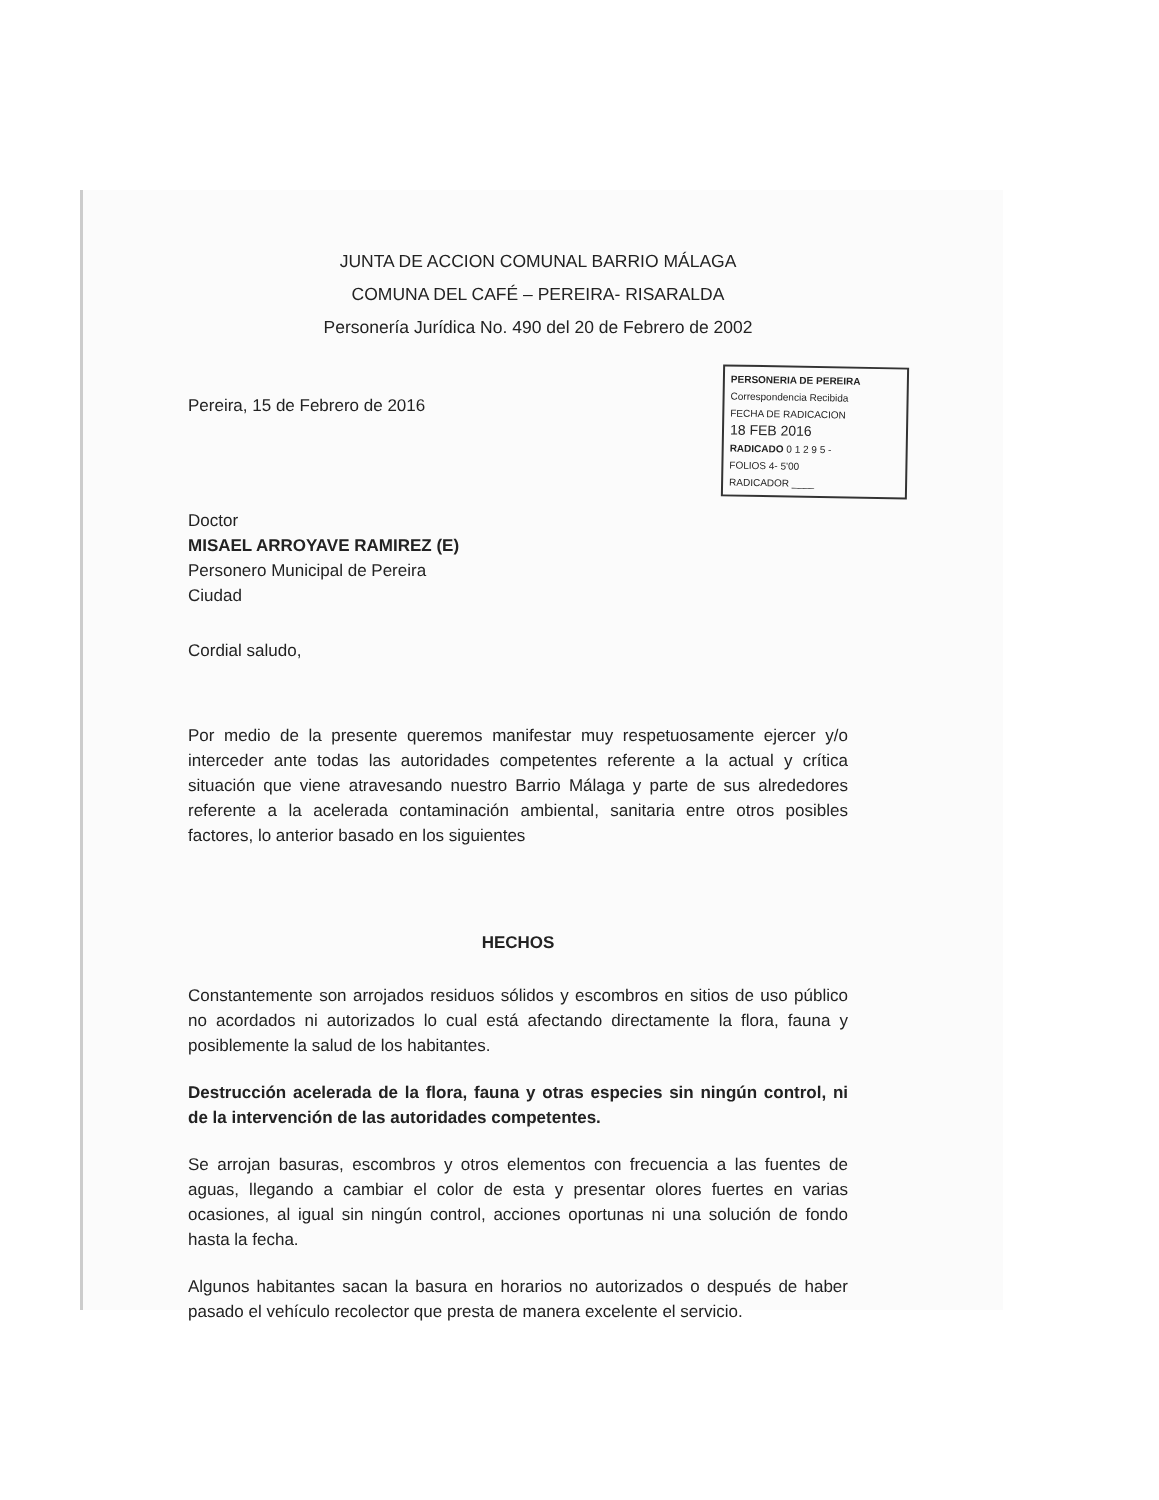JUNTA DE ACCION COMUNAL BARRIO MÁLAGA
COMUNA DEL CAFÉ – PEREIRA- RISARALDA
Personería Jurídica No. 490 del 20 de Febrero de 2002
Pereira, 15 de Febrero de 2016
PERSONERIA DE PEREIRA
Correspondencia Recibida
FECHA DE RADICACION
18 FEB 2016
RADICADO 0 1 2 9 5 -
FOLIOS 4- 5'00
RADICADOR ____
Doctor
MISAEL ARROYAVE RAMIREZ (E)
Personero Municipal de Pereira
Ciudad
Cordial saludo,
Por medio de la presente queremos manifestar muy respetuosamente ejercer y/o interceder ante todas las autoridades competentes referente a la actual y crítica situación que viene atravesando nuestro Barrio Málaga y parte de sus alrededores referente a la acelerada contaminación ambiental, sanitaria entre otros posibles factores, lo anterior basado en los siguientes
HECHOS
Constantemente son arrojados residuos sólidos y escombros en sitios de uso público no acordados ni autorizados lo cual está afectando directamente la flora, fauna y posiblemente la salud de los habitantes.
Destrucción acelerada de la flora, fauna y otras especies sin ningún control, ni de la intervención de las autoridades competentes.
Se arrojan basuras, escombros y otros elementos con frecuencia a las fuentes de aguas, llegando a cambiar el color de esta y presentar olores fuertes en varias ocasiones, al igual sin ningún control, acciones oportunas ni una solución de fondo hasta la fecha.
Algunos habitantes sacan la basura en horarios no autorizados o después de haber pasado el vehículo recolector que presta de manera excelente el servicio.